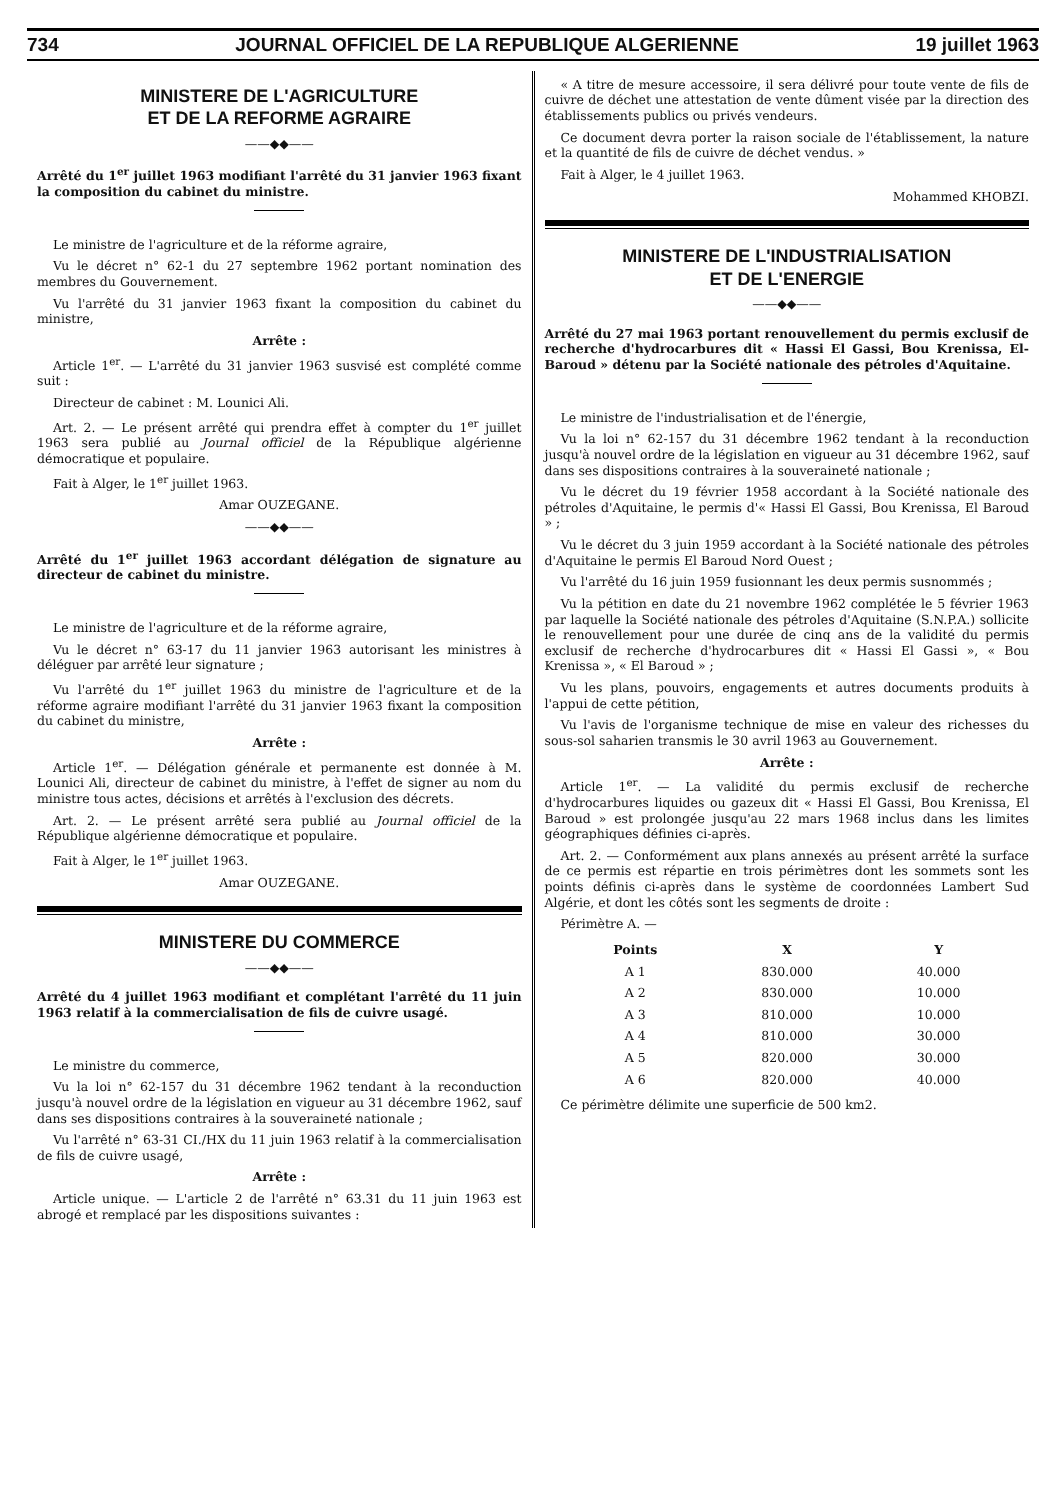734 JOURNAL OFFICIEL DE LA REPUBLIQUE ALGERIENNE 19 juillet 1963
MINISTERE DE L'AGRICULTURE
ET DE LA REFORME AGRAIRE
——◆◆——
Arrêté du 1<sup>er</sup> juillet 1963 modifiant l'arrêté du 31 janvier 1963 fixant la composition du cabinet du ministre.
Le ministre de l'agriculture et de la réforme agraire,
Vu le décret n° 62-1 du 27 septembre 1962 portant nomination des membres du Gouvernement.
Vu l'arrêté du 31 janvier 1963 fixant la composition du cabinet du ministre,
Arrête :
Article 1<sup>er</sup>. — L'arrêté du 31 janvier 1963 susvisé est complété comme suit :
Directeur de cabinet : M. Lounici Ali.
Art. 2. — Le présent arrêté qui prendra effet à compter du 1<sup>er</sup> juillet 1963 sera publié au Journal officiel de la République algérienne démocratique et populaire.
Fait à Alger, le 1<sup>er</sup> juillet 1963.
Amar OUZEGANE.
——◆◆——
Arrêté du 1<sup>er</sup> juillet 1963 accordant délégation de signature au directeur de cabinet du ministre.
Le ministre de l'agriculture et de la réforme agraire,
Vu le décret n° 63-17 du 11 janvier 1963 autorisant les ministres à déléguer par arrêté leur signature ;
Vu l'arrêté du 1<sup>er</sup> juillet 1963 du ministre de l'agriculture et de la réforme agraire modifiant l'arrêté du 31 janvier 1963 fixant la composition du cabinet du ministre,
Arrête :
Article 1<sup>er</sup>. — Délégation générale et permanente est donnée à M. Lounici Ali, directeur de cabinet du ministre, à l'effet de signer au nom du ministre tous actes, décisions et arrêtés à l'exclusion des décrets.
Art. 2. — Le présent arrêté sera publié au Journal officiel de la République algérienne démocratique et populaire.
Fait à Alger, le 1<sup>er</sup> juillet 1963.
Amar OUZEGANE.
MINISTERE DU COMMERCE
——◆◆——
Arrêté du 4 juillet 1963 modifiant et complétant l'arrêté du 11 juin 1963 relatif à la commercialisation de fils de cuivre usagé.
Le ministre du commerce,
Vu la loi n° 62-157 du 31 décembre 1962 tendant à la reconduction jusqu'à nouvel ordre de la législation en vigueur au 31 décembre 1962, sauf dans ses dispositions contraires à la souveraineté nationale ;
Vu l'arrêté n° 63-31 CI./HX du 11 juin 1963 relatif à la commercialisation de fils de cuivre usagé,
Arrête :
Article unique. — L'article 2 de l'arrêté n° 63.31 du 11 juin 1963 est abrogé et remplacé par les dispositions suivantes :
« A titre de mesure accessoire, il sera délivré pour toute vente de fils de cuivre de déchet une attestation de vente dûment visée par la direction des établissements publics ou privés vendeurs.
Ce document devra porter la raison sociale de l'établissement, la nature et la quantité de fils de cuivre de déchet vendus. »
Fait à Alger, le 4 juillet 1963.
Mohammed KHOBZI.
MINISTERE DE L'INDUSTRIALISATION
ET DE L'ENERGIE
——◆◆——
Arrêté du 27 mai 1963 portant renouvellement du permis exclusif de recherche d'hydrocarbures dit « Hassi El Gassi, Bou Krenissa, El-Baroud » détenu par la Société nationale des pétroles d'Aquitaine.
Le ministre de l'industrialisation et de l'énergie,
Vu la loi n° 62-157 du 31 décembre 1962 tendant à la reconduction jusqu'à nouvel ordre de la législation en vigueur au 31 décembre 1962, sauf dans ses dispositions contraires à la souveraineté nationale ;
Vu le décret du 19 février 1958 accordant à la Société nationale des pétroles d'Aquitaine, le permis d'« Hassi El Gassi, Bou Krenissa, El Baroud » ;
Vu le décret du 3 juin 1959 accordant à la Société nationale des pétroles d'Aquitaine le permis El Baroud Nord Ouest ;
Vu l'arrêté du 16 juin 1959 fusionnant les deux permis susnommés ;
Vu la pétition en date du 21 novembre 1962 complétée le 5 février 1963 par laquelle la Société nationale des pétroles d'Aquitaine (S.N.P.A.) sollicite le renouvellement pour une durée de cinq ans de la validité du permis exclusif de recherche d'hydrocarbures dit « Hassi El Gassi », « Bou Krenissa », « El Baroud » ;
Vu les plans, pouvoirs, engagements et autres documents produits à l'appui de cette pétition,
Vu l'avis de l'organisme technique de mise en valeur des richesses du sous-sol saharien transmis le 30 avril 1963 au Gouvernement.
Arrête :
Article 1<sup>er</sup>. — La validité du permis exclusif de recherche d'hydrocarbures liquides ou gazeux dit « Hassi El Gassi, Bou Krenissa, El Baroud » est prolongée jusqu'au 22 mars 1968 inclus dans les limites géographiques définies ci-après.
Art. 2. — Conformément aux plans annexés au présent arrêté la surface de ce permis est répartie en trois périmètres dont les sommets sont les points définis ci-après dans le système de coordonnées Lambert Sud Algérie, et dont les côtés sont les segments de droite :
Périmètre A. —
| Points | X | Y |
| --- | --- | --- |
| A 1 | 830.000 | 40.000 |
| A 2 | 830.000 | 10.000 |
| A 3 | 810.000 | 10.000 |
| A 4 | 810.000 | 30.000 |
| A 5 | 820.000 | 30.000 |
| A 6 | 820.000 | 40.000 |
Ce périmètre délimite une superficie de 500 km2.